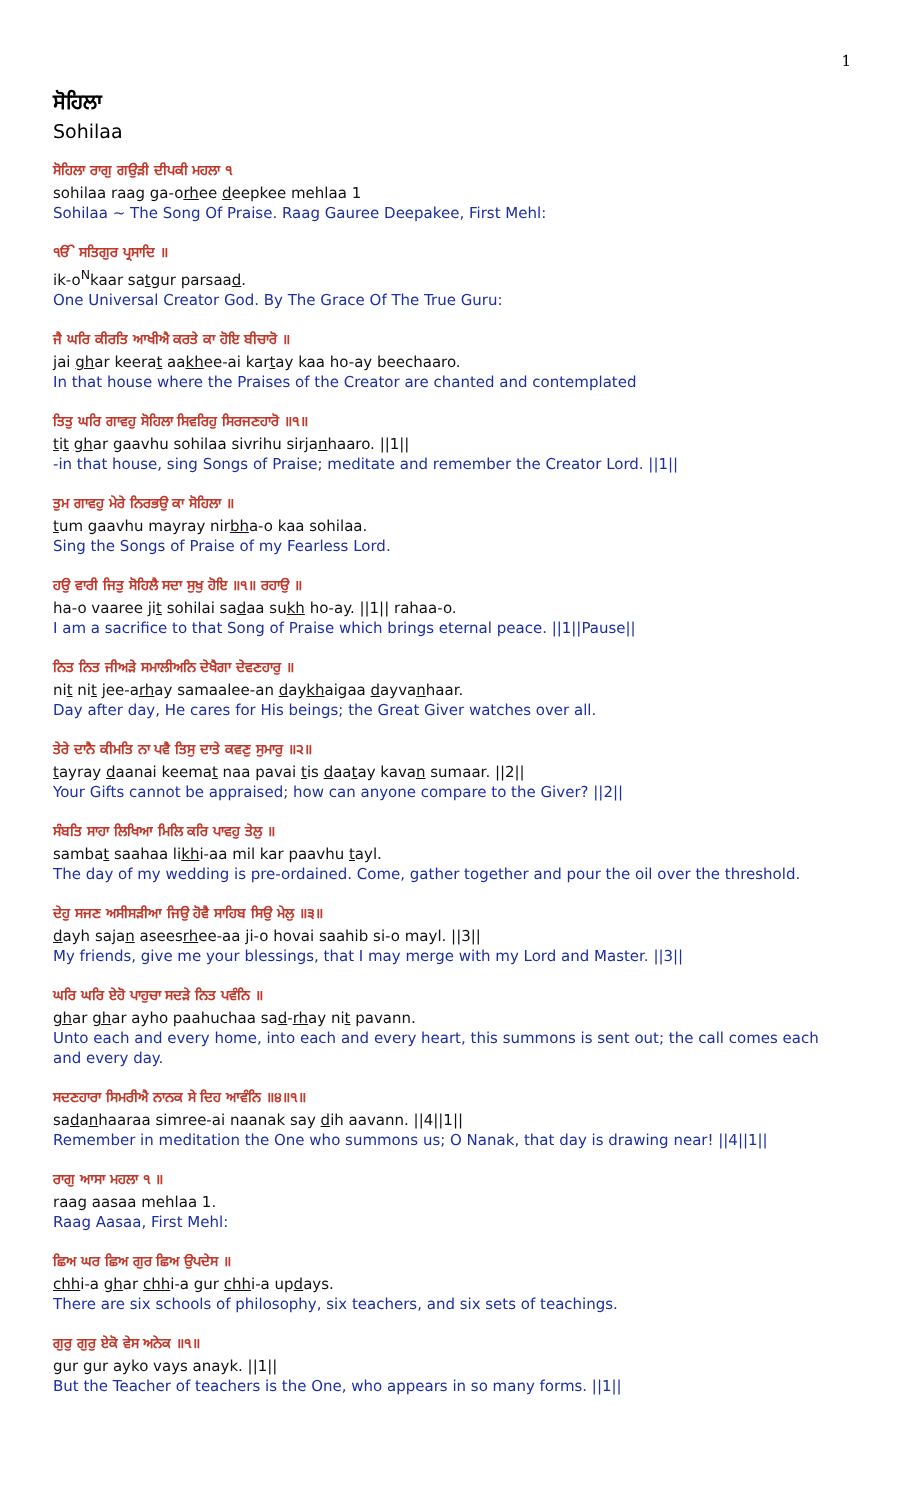1
ਸੋਹਿਲਾ
Sohilaa
ਸੋਹਿਲਾ ਰਾਗੁ ਗਉੜੀ ਦੀਪਕੀ ਮਹਲਾ ੧
sohilaa raag ga-orhee deepkee mehlaa 1
Sohilaa ~ The Song Of Praise. Raag Gauree Deepakee, First Mehl:
ੴ ਸਤਿਗੁਰ ਪ੍ਰਸਾਦਿ ॥
ik-o<sup>N</sup>kaar satgur parsaad.
One Universal Creator God. By The Grace Of The True Guru:
ਜੈ ਘਰਿ ਕੀਰਤਿ ਆਖੀਐ ਕਰਤੇ ਕਾ ਹੋਇ ਬੀਚਾਰੋ ॥
jai ghar keerat aakhee-ai kartay kaa ho-ay beechaaro.
In that house where the Praises of the Creator are chanted and contemplated
ਤਿਤੁ ਘਰਿ ਗਾਵਹੁ ਸੋਹਿਲਾ ਸਿਵਰਿਹੁ ਸਿਰਜਣਹਾਰੋ ॥੧॥
tit ghar gaavhu sohilaa sivrihu sirjanhaaro. ||1||
-in that house, sing Songs of Praise; meditate and remember the Creator Lord. ||1||
ਤੁਮ ਗਾਵਹੁ ਮੇਰੇ ਨਿਰਭਉ ਕਾ ਸੋਹਿਲਾ ॥
tum gaavhu mayray nirbha-o kaa sohilaa.
Sing the Songs of Praise of my Fearless Lord.
ਹਉ ਵਾਰੀ ਜਿਤੁ ਸੋਹਿਲੈ ਸਦਾ ਸੁਖੁ ਹੋਇ ॥੧॥ ਰਹਾਉ ॥
ha-o vaaree jit sohilai sadaa sukh ho-ay. ||1|| rahaa-o.
I am a sacrifice to that Song of Praise which brings eternal peace. ||1||Pause||
ਨਿਤ ਨਿਤ ਜੀਅੜੇ ਸਮਾਲੀਅਨਿ ਦੇਖੈਗਾ ਦੇਵਣਹਾਰੁ ॥
nit nit jee-arhay samaalee-an daykhaigaa dayvanhaar.
Day after day, He cares for His beings; the Great Giver watches over all.
ਤੇਰੇ ਦਾਨੈ ਕੀਮਤਿ ਨਾ ਪਵੈ ਤਿਸੁ ਦਾਤੇ ਕਵਣੁ ਸੁਮਾਰੁ ॥੨॥
tayray daanai keemat naa pavai tis daatay kavan sumaar. ||2||
Your Gifts cannot be appraised; how can anyone compare to the Giver? ||2||
ਸੰਬਤਿ ਸਾਹਾ ਲਿਖਿਆ ਮਿਲਿ ਕਰਿ ਪਾਵਹੁ ਤੇਲੁ ॥
sambat saahaa likhi-aa mil kar paavhu tayl.
The day of my wedding is pre-ordained. Come, gather together and pour the oil over the threshold.
ਦੇਹੁ ਸਜਣ ਅਸੀਸੜੀਆ ਜਿਉ ਹੋਵੈ ਸਾਹਿਬ ਸਿਉ ਮੇਲੁ ॥੩॥
dayh sajan aseesrhee-aa ji-o hovai saahib si-o mayl. ||3||
My friends, give me your blessings, that I may merge with my Lord and Master. ||3||
ਘਰਿ ਘਰਿ ਏਹੋ ਪਾਹੁਚਾ ਸਦੜੇ ਨਿਤ ਪਵੰਨਿ ॥
ghar ghar ayho paahuchaa sad-rhay nit pavann.
Unto each and every home, into each and every heart, this summons is sent out; the call comes each and every day.
ਸਦਣਹਾਰਾ ਸਿਮਰੀਐ ਨਾਨਕ ਸੇ ਦਿਹ ਆਵੰਨਿ ॥੪॥੧॥
sadanhaaraa simree-ai naanak say dih aavann. ||4||1||
Remember in meditation the One who summons us; O Nanak, that day is drawing near! ||4||1||
ਰਾਗੁ ਆਸਾ ਮਹਲਾ ੧ ॥
raag aasaa mehlaa 1.
Raag Aasaa, First Mehl:
ਛਿਅ ਘਰ ਛਿਅ ਗੁਰ ਛਿਅ ਉਪਦੇਸ ॥
chhi-a ghar chhi-a gur chhi-a updays.
There are six schools of philosophy, six teachers, and six sets of teachings.
ਗੁਰੁ ਗੁਰੁ ਏਕੋ ਵੇਸ ਅਨੇਕ ॥੧॥
gur gur ayko vays anayk. ||1||
But the Teacher of teachers is the One, who appears in so many forms. ||1||